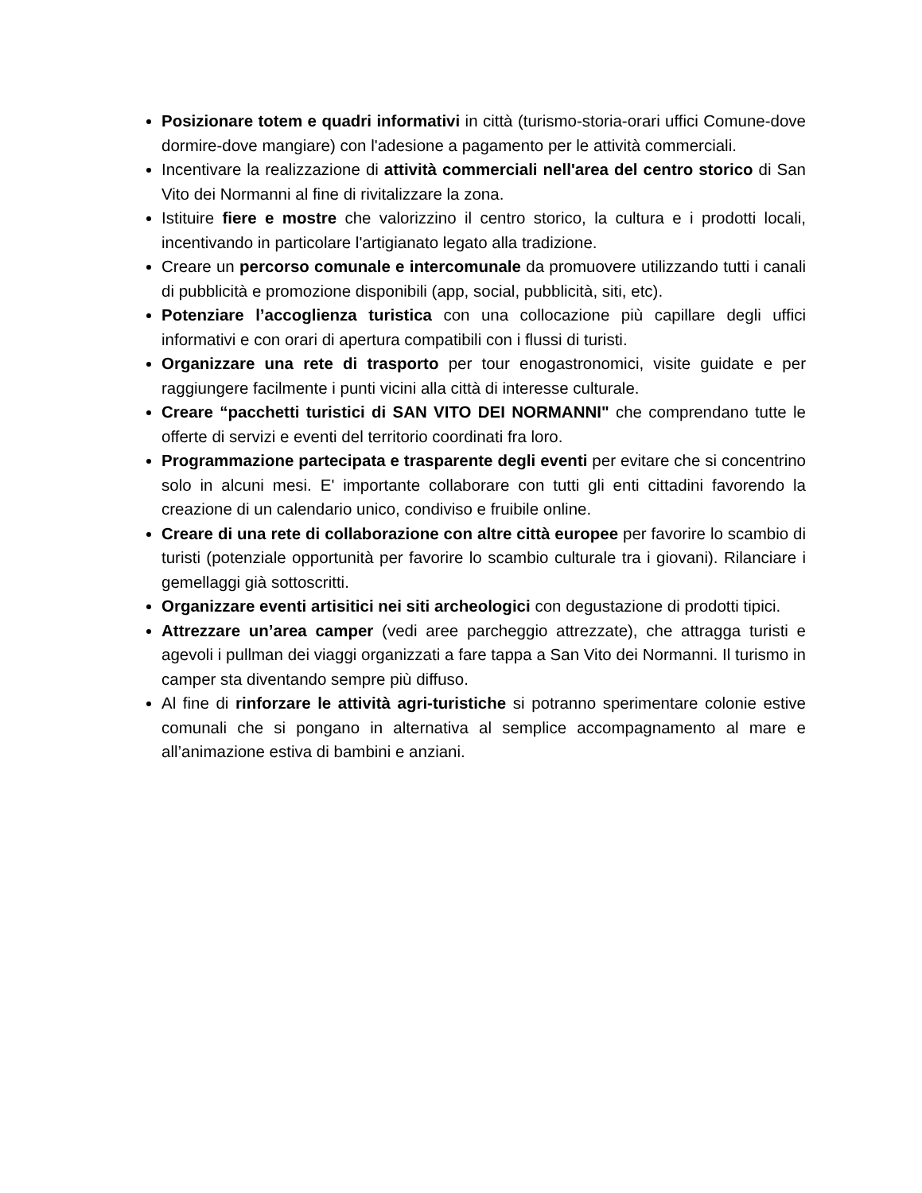Posizionare totem e quadri informativi in città (turismo-storia-orari uffici Comune-dove dormire-dove mangiare) con l'adesione a pagamento per le attività commerciali.
Incentivare la realizzazione di attività commerciali nell'area del centro storico di San Vito dei Normanni al fine di rivitalizzare la zona.
Istituire fiere e mostre che valorizzino il centro storico, la cultura e i prodotti locali, incentivando in particolare l'artigianato legato alla tradizione.
Creare un percorso comunale e intercomunale da promuovere utilizzando tutti i canali di pubblicità e promozione disponibili (app, social, pubblicità, siti, etc).
Potenziare l’accoglienza turistica con una collocazione più capillare degli uffici informativi e con orari di apertura compatibili con i flussi di turisti.
Organizzare una rete di trasporto per tour enogastronomici, visite guidate e per raggiungere facilmente i punti vicini alla città di interesse culturale.
Creare “pacchetti turistici di SAN VITO DEI NORMANNI" che comprendano tutte le offerte di servizi e eventi del territorio coordinati fra loro.
Programmazione partecipata e trasparente degli eventi per evitare che si concentrino solo in alcuni mesi. E' importante collaborare con tutti gli enti cittadini favorendo la creazione di un calendario unico, condiviso e fruibile online.
Creare di una rete di collaborazione con altre città europee per favorire lo scambio di turisti (potenziale opportunità per favorire lo scambio culturale tra i giovani). Rilanciare i gemellaggi già sottoscritti.
Organizzare eventi artisitici nei siti archeologici con degustazione di prodotti tipici.
Attrezzare un’area camper (vedi aree parcheggio attrezzate), che attragga turisti e agevoli i pullman dei viaggi organizzati a fare tappa a San Vito dei Normanni. Il turismo in camper sta diventando sempre più diffuso.
Al fine di rinforzare le attività agri-turistiche si potranno sperimentare colonie estive comunali che si pongano in alternativa al semplice accompagnamento al mare e all’animazione estiva di bambini e anziani.